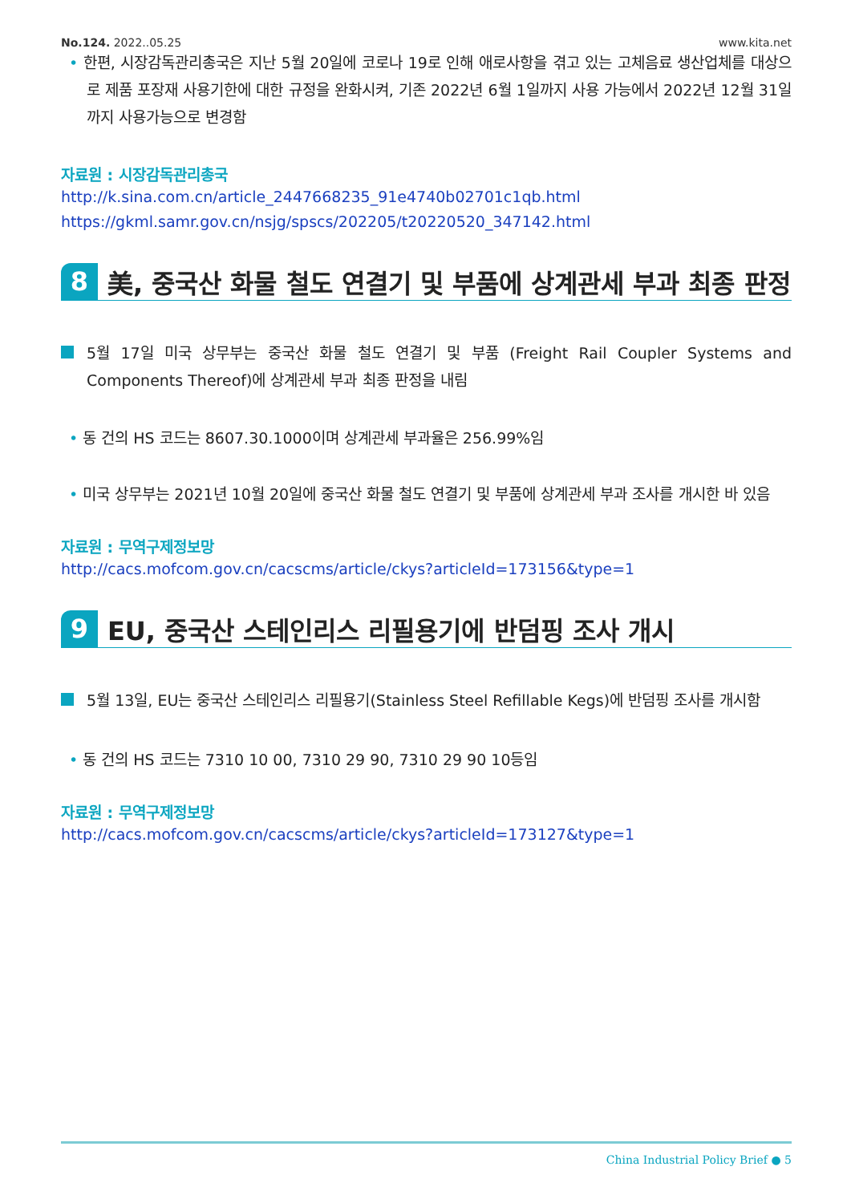No.124. 2022..05.25 www.kita.net
• 한편, 시장감독관리총국은 지난 5월 20일에 코로나 19로 인해 애로사항을 겪고 있는 고체음료 생산업체를 대상으로 제품 포장재 사용기한에 대한 규정을 완화시켜, 기존 2022년 6월 1일까지 사용 가능에서 2022년 12월 31일까지 사용가능으로 변경함
자료원 : 시장감독관리총국
http://k.sina.com.cn/article_2447668235_91e4740b02701c1qb.html
https://gkml.samr.gov.cn/nsjg/spscs/202205/t20220520_347142.html
8 美, 중국산 화물 철도 연결기 및 부품에 상계관세 부과 최종 판정
5월 17일 미국 상무부는 중국산 화물 철도 연결기 및 부품 (Freight Rail Coupler Systems and Components Thereof)에 상계관세 부과 최종 판정을 내림
• 동 건의 HS 코드는 8607.30.1000이며 상계관세 부과율은 256.99%임
• 미국 상무부는 2021년 10월 20일에 중국산 화물 철도 연결기 및 부품에 상계관세 부과 조사를 개시한 바 있음
자료원 : 무역구제정보망
http://cacs.mofcom.gov.cn/cacscms/article/ckys?articleId=173156&type=1
9 EU, 중국산 스테인리스 리필용기에 반덤핑 조사 개시
5월 13일, EU는 중국산 스테인리스 리필용기(Stainless Steel Refillable Kegs)에 반덤핑 조사를 개시함
• 동 건의 HS 코드는 7310 10 00, 7310 29 90, 7310 29 90 10등임
자료원 : 무역구제정보망
http://cacs.mofcom.gov.cn/cacscms/article/ckys?articleId=173127&type=1
China Industrial Policy Brief ● 5